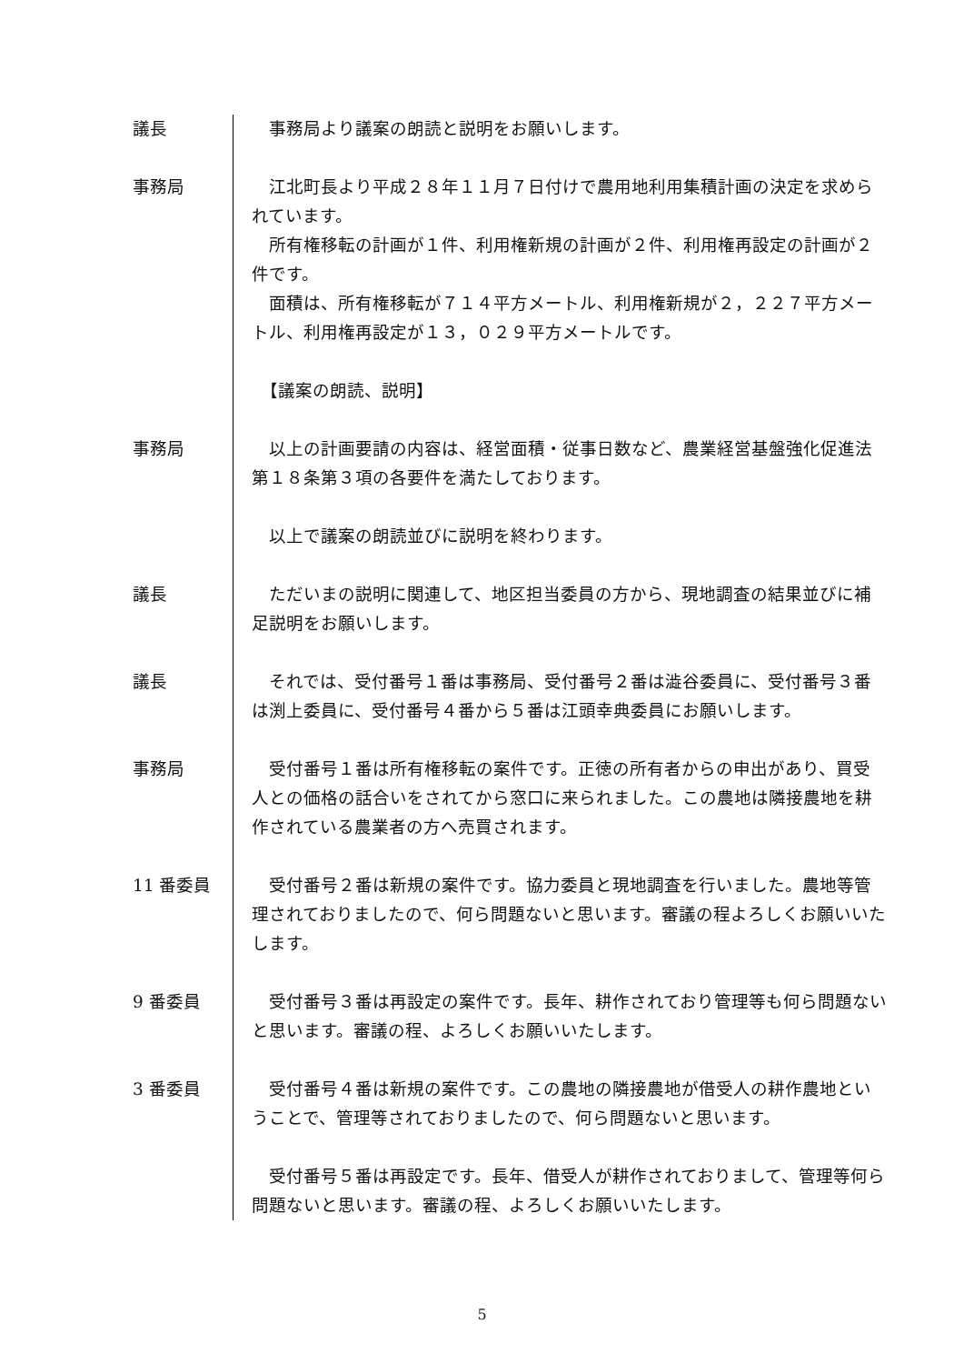議長 　事務局より議案の朗読と説明をお願いします。
事務局 　江北町長より平成２８年１１月７日付けで農用地利用集積計画の決定を求められています。
　所有権移転の計画が１件、利用権新規の計画が２件、利用権再設定の計画が２件です。
　面積は、所有権移転が７１４平方メートル、利用権新規が２，２２７平方メートル、利用権再設定が１３，０２９平方メートルです。
　【議案の朗読、説明】
事務局 　以上の計画要請の内容は、経営面積・従事日数など、農業経営基盤強化促進法第１８条第３項の各要件を満たしております。
　以上で議案の朗読並びに説明を終わります。
議長 　ただいまの説明に関連して、地区担当委員の方から、現地調査の結果並びに補足説明をお願いします。
議長 　それでは、受付番号１番は事務局、受付番号２番は澁谷委員に、受付番号３番は渕上委員に、受付番号４番から５番は江頭幸典委員にお願いします。
事務局 　受付番号１番は所有権移転の案件です。正徳の所有者からの申出があり、買受人との価格の話合いをされてから窓口に来られました。この農地は隣接農地を耕作されている農業者の方へ売買されます。
11 番委員 　受付番号２番は新規の案件です。協力委員と現地調査を行いました。農地等管理されておりましたので、何ら問題ないと思います。審議の程よろしくお願いいたします。
9 番委員 　受付番号３番は再設定の案件です。長年、耕作されており管理等も何ら問題ないと思います。審議の程、よろしくお願いいたします。
3 番委員 　受付番号４番は新規の案件です。この農地の隣接農地が借受人の耕作農地ということで、管理等されておりましたので、何ら問題ないと思います。
　受付番号５番は再設定です。長年、借受人が耕作されておりまして、管理等何ら問題ないと思います。審議の程、よろしくお願いいたします。
5